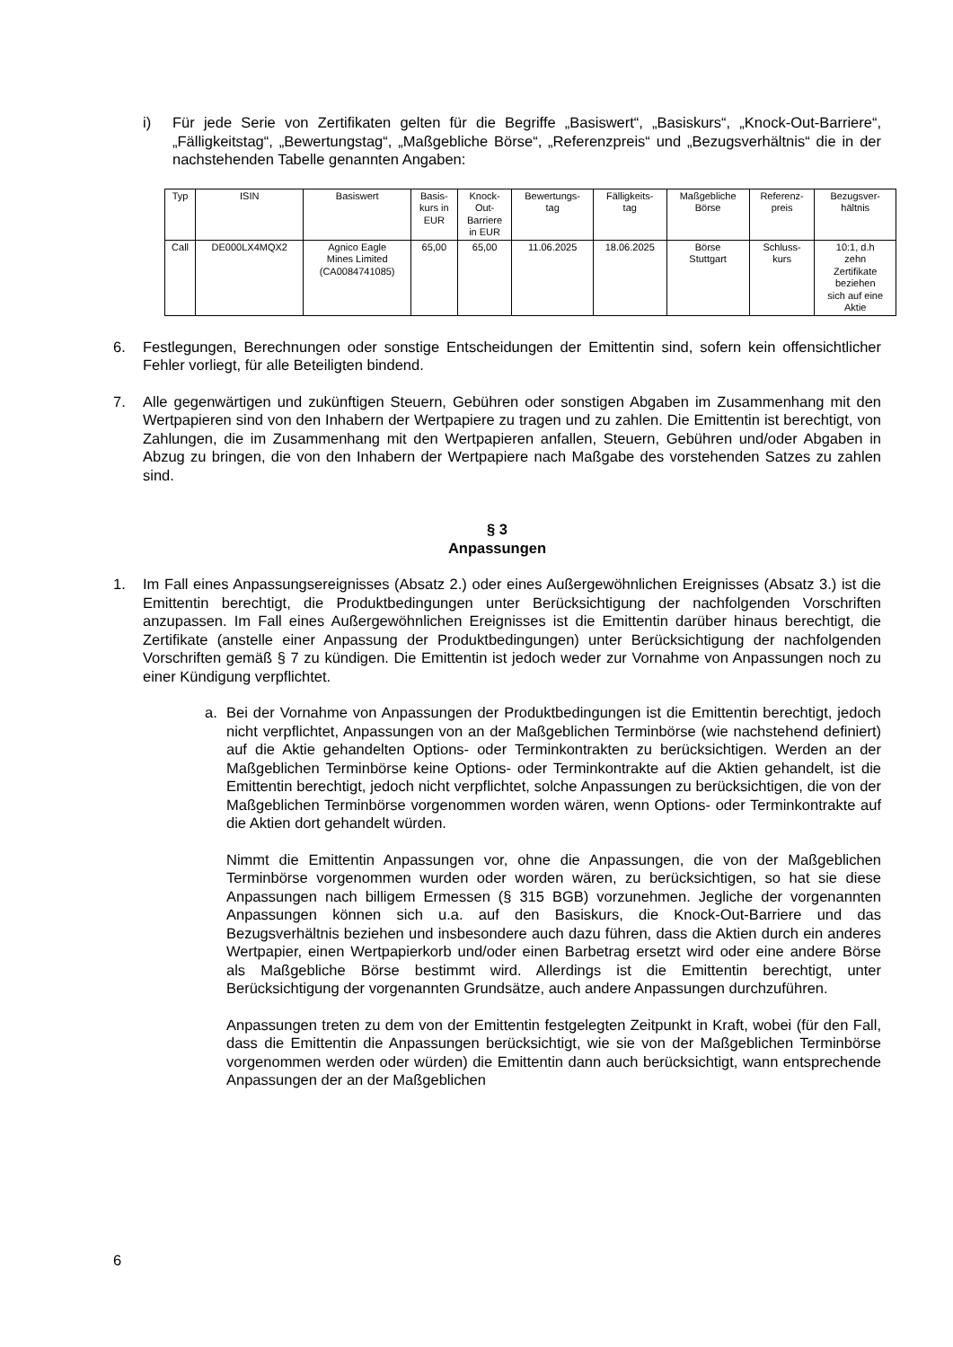i) Für jede Serie von Zertifikaten gelten für die Begriffe „Basiswert“, „Basiskurs“, „Knock-Out-Barriere“, „Fälligkeitstag“, „Bewertungstag“, „Maßgebliche Börse“, „Referenzpreis“ und „Bezugsverhältnis“ die in der nachstehenden Tabelle genannten Angaben:
| Typ | ISIN | Basiswert | Basis- kurs in EUR | Knock- Out- Barriere in EUR | Bewertungs- tag | Fälligkeits- tag | Maßgebliche Börse | Referenz- preis | Bezugsver- hältnis |
| --- | --- | --- | --- | --- | --- | --- | --- | --- | --- |
| Call | DE000LX4MQX2 | Agnico Eagle Mines Limited (CA0084741085) | 65,00 | 65,00 | 11.06.2025 | 18.06.2025 | Börse Stuttgart | Schluss- kurs | 10:1, d.h zehn Zertifikate beziehen sich auf eine Aktie |
6. Festlegungen, Berechnungen oder sonstige Entscheidungen der Emittentin sind, sofern kein offensichtlicher Fehler vorliegt, für alle Beteiligten bindend.
7. Alle gegenwärtigen und zukünftigen Steuern, Gebühren oder sonstigen Abgaben im Zusammenhang mit den Wertpapieren sind von den Inhabern der Wertpapiere zu tragen und zu zahlen. Die Emittentin ist berechtigt, von Zahlungen, die im Zusammenhang mit den Wert­papieren anfallen, Steuern, Gebühren und/oder Abgaben in Abzug zu bringen, die von den Inhabern der Wertpapiere nach Maßgabe des vorstehenden Satzes zu zahlen sind.
§ 3
Anpassungen
1. Im Fall eines Anpassungsereignisses (Absatz 2.) oder eines Außergewöhnlichen Ereignisses (Absatz 3.) ist die Emittentin berechtigt, die Produktbedingungen unter Berücksichtigung der nachfolgenden Vorschriften anzupassen. Im Fall eines Außergewöhnlichen Ereignisses ist die Emittentin darüber hinaus berechtigt, die Zertifikate (anstelle einer Anpassung der Produktbedingungen) unter Berücksichtigung der nachfolgenden Vorschriften gemäß § 7 zu kündigen. Die Emittentin ist jedoch weder zur Vornahme von Anpassungen noch zu einer Kündigung verpflichtet.
a. Bei der Vornahme von Anpassungen der Produktbedingungen ist die Emittentin berechtigt, jedoch nicht verpflichtet, Anpassungen von an der Maßgeblichen Terminbörse (wie nachstehend definiert) auf die Aktie gehandelten Options- oder Terminkontrakten zu berücksichtigen. Werden an der Maßgeblichen Terminbörse keine Options- oder Terminkontrakte auf die Aktien gehandelt, ist die Emittentin berechtigt, jedoch nicht verpflichtet, solche Anpassungen zu berücksichtigen, die von der Maßgeblichen Terminbörse vorgenommen worden wären, wenn Options- oder Terminkontrakte auf die Aktien dort gehandelt würden.
Nimmt die Emittentin Anpassungen vor, ohne die Anpassungen, die von der Maßgeblichen Terminbörse vorgenommen wurden oder worden wären, zu berücksichtigen, so hat sie diese Anpassungen nach billigem Ermessen (§ 315 BGB) vorzunehmen. Jegliche der vorgenannten Anpassungen können sich u.a. auf den Basiskurs, die Knock-Out-Barriere und das Bezugsverhältnis beziehen und insbesondere auch dazu führen, dass die Aktien durch ein anderes Wertpapier, einen Wertpapierkorb und/oder einen Barbetrag ersetzt wird oder eine andere Börse als Maßgebliche Börse bestimmt wird. Allerdings ist die Emittentin berechtigt, unter Berücksichtigung der vorgenannten Grundsätze, auch andere Anpassungen durchzuführen.
Anpassungen treten zu dem von der Emittentin festgelegten Zeitpunkt in Kraft, wobei (für den Fall, dass die Emittentin die Anpassungen berücksichtigt, wie sie von der Maßgeblichen Terminbörse vorgenommen werden oder würden) die Emittentin dann auch berücksichtigt, wann entsprechende Anpassungen der an der Maßgeblichen
6